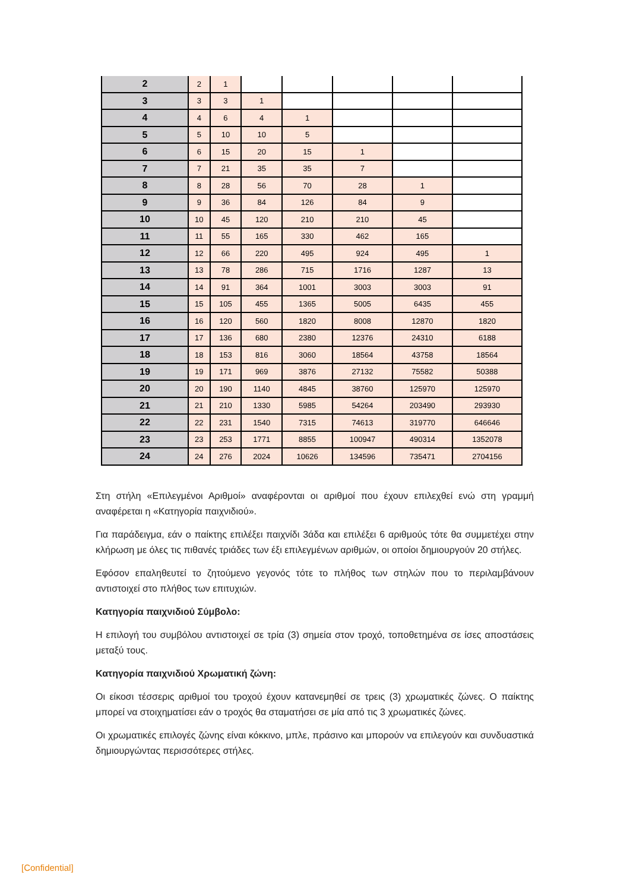| 2 | 2 | 1 | | | | | |
| 3 | 3 | 3 | 1 | | | | |
| 4 | 4 | 6 | 4 | 1 | | | |
| 5 | 5 | 10 | 10 | 5 | | | |
| 6 | 6 | 15 | 20 | 15 | 1 | | |
| 7 | 7 | 21 | 35 | 35 | 7 | | |
| 8 | 8 | 28 | 56 | 70 | 28 | 1 | |
| 9 | 9 | 36 | 84 | 126 | 84 | 9 | |
| 10 | 10 | 45 | 120 | 210 | 210 | 45 | |
| 11 | 11 | 55 | 165 | 330 | 462 | 165 | |
| 12 | 12 | 66 | 220 | 495 | 924 | 495 | 1 |
| 13 | 13 | 78 | 286 | 715 | 1716 | 1287 | 13 |
| 14 | 14 | 91 | 364 | 1001 | 3003 | 3003 | 91 |
| 15 | 15 | 105 | 455 | 1365 | 5005 | 6435 | 455 |
| 16 | 16 | 120 | 560 | 1820 | 8008 | 12870 | 1820 |
| 17 | 17 | 136 | 680 | 2380 | 12376 | 24310 | 6188 |
| 18 | 18 | 153 | 816 | 3060 | 18564 | 43758 | 18564 |
| 19 | 19 | 171 | 969 | 3876 | 27132 | 75582 | 50388 |
| 20 | 20 | 190 | 1140 | 4845 | 38760 | 125970 | 125970 |
| 21 | 21 | 210 | 1330 | 5985 | 54264 | 203490 | 293930 |
| 22 | 22 | 231 | 1540 | 7315 | 74613 | 319770 | 646646 |
| 23 | 23 | 253 | 1771 | 8855 | 100947 | 490314 | 1352078 |
| 24 | 24 | 276 | 2024 | 10626 | 134596 | 735471 | 2704156 |
Στη στήλη «Επιλεγμένοι Αριθμοί» αναφέρονται οι αριθμοί που έχουν επιλεχθεί ενώ στη γραμμή αναφέρεται η «Κατηγορία παιχνιδιού».
Για παράδειγμα, εάν ο παίκτης επιλέξει παιχνίδι 3άδα και επιλέξει 6 αριθμούς τότε θα συμμετέχει στην κλήρωση με όλες τις πιθανές τριάδες των έξι επιλεγμένων αριθμών, οι οποίοι δημιουργούν 20 στήλες.
Εφόσον επαληθευτεί το ζητούμενο γεγονός τότε το πλήθος των στηλών που το περιλαμβάνουν αντιστοιχεί στο πλήθος των επιτυχιών.
Κατηγορία παιχνιδιού Σύμβολο:
Η επιλογή του συμβόλου αντιστοιχεί σε τρία (3) σημεία στον τροχό, τοποθετημένα σε ίσες αποστάσεις μεταξύ τους.
Κατηγορία παιχνιδιού Χρωματική ζώνη:
Οι είκοσι τέσσερις αριθμοί του τροχού έχουν κατανεμηθεί σε τρεις (3) χρωματικές ζώνες. Ο παίκτης μπορεί να στοιχηματίσει εάν ο τροχός θα σταματήσει σε μία από τις 3 χρωματικές ζώνες.
Οι χρωματικές επιλογές ζώνης είναι κόκκινο, μπλε, πράσινο και μπορούν να επιλεγούν και συνδυαστικά δημιουργώντας περισσότερες στήλες.
[Confidential]